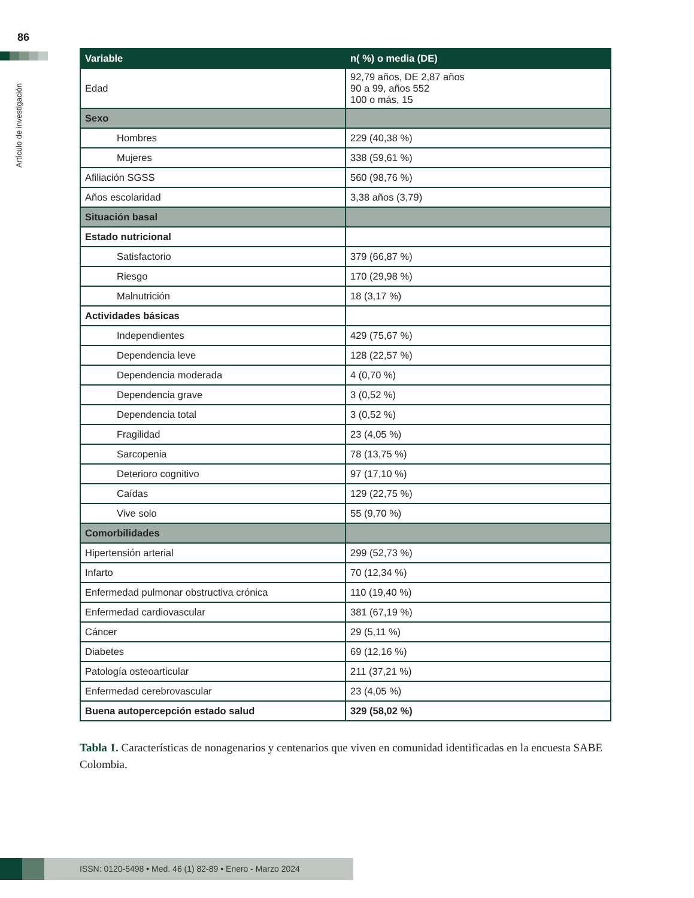86
Artículo de investigación
| Variable | n( %) o media (DE) |
| --- | --- |
| Edad | 92,79 años, DE 2,87 años 90 a 99, años 552 100 o más, 15 |
| Sexo | |
| Hombres | 229 (40,38 %) |
| Mujeres | 338 (59,61 %) |
| Afiliación SGSS | 560 (98,76 %) |
| Años escolaridad | 3,38 años (3,79) |
| Situación basal | |
| Estado nutricional | |
| Satisfactorio | 379 (66,87 %) |
| Riesgo | 170 (29,98 %) |
| Malnutrición | 18 (3,17 %) |
| Actividades básicas | |
| Independientes | 429 (75,67 %) |
| Dependencia leve | 128 (22,57 %) |
| Dependencia moderada | 4 (0,70 %) |
| Dependencia grave | 3 (0,52 %) |
| Dependencia total | 3 (0,52 %) |
| Fragilidad | 23 (4,05 %) |
| Sarcopenia | 78 (13,75 %) |
| Deterioro cognitivo | 97 (17,10 %) |
| Caídas | 129 (22,75 %) |
| Vive solo | 55 (9,70 %) |
| Comorbilidades | |
| Hipertensión arterial | 299 (52,73 %) |
| Infarto | 70 (12,34 %) |
| Enfermedad pulmonar obstructiva crónica | 110 (19,40 %) |
| Enfermedad cardiovascular | 381 (67,19 %) |
| Cáncer | 29 (5,11 %) |
| Diabetes | 69 (12,16 %) |
| Patología osteoarticular | 211 (37,21 %) |
| Enfermedad cerebrovascular | 23 (4,05 %) |
| Buena autopercepción estado salud | 329 (58,02 %) |
Tabla 1. Características de nonagenarios y centenarios que viven en comunidad identificadas en la encuesta SABE Colombia.
ISSN: 0120-5498 • Med. 46 (1) 82-89 • Enero - Marzo 2024